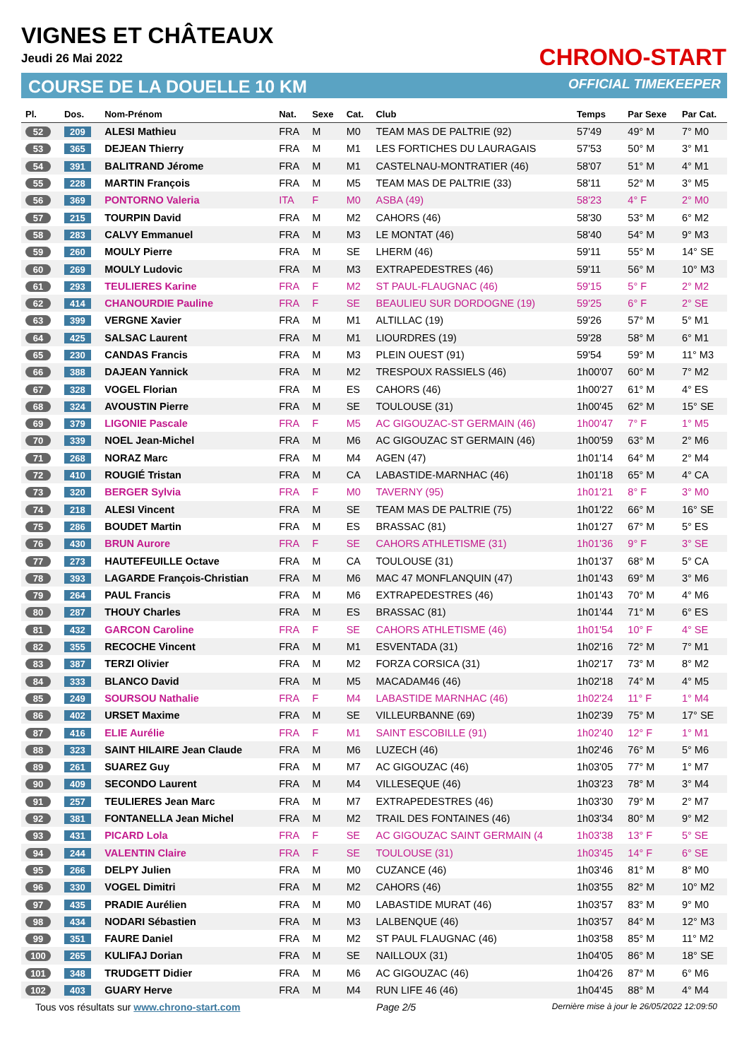VIGNES ET CHÂTEAUX
Jeudi 26 Mai 2022
COURSE DE LA DOUELLE 10 KM
CHRONO-START
OFFICIAL TIMEKEEPER
| Pl. | Dos. | Nom-Prénom | Nat. | Sexe | Cat. | Club | Temps | Par Sexe | Par Cat. |
| --- | --- | --- | --- | --- | --- | --- | --- | --- | --- |
| 52 | 209 | ALESI Mathieu | FRA | M | M0 | TEAM MAS DE PALTRIE (92) | 57'49 | 49° M | 7° M0 |
| 53 | 365 | DEJEAN Thierry | FRA | M | M1 | LES FORTICHES DU LAURAGAIS | 57'53 | 50° M | 3° M1 |
| 54 | 391 | BALITRAND Jérome | FRA | M | M1 | CASTELNAU-MONTRATIER (46) | 58'07 | 51° M | 4° M1 |
| 55 | 228 | MARTIN François | FRA | M | M5 | TEAM MAS DE PALTRIE (33) | 58'11 | 52° M | 3° M5 |
| 56 | 369 | PONTORNO Valeria | ITA | F | M0 | ASBA (49) | 58'23 | 4° F | 2° M0 |
| 57 | 215 | TOURPIN David | FRA | M | M2 | CAHORS (46) | 58'30 | 53° M | 6° M2 |
| 58 | 283 | CALVY Emmanuel | FRA | M | M3 | LE MONTAT (46) | 58'40 | 54° M | 9° M3 |
| 59 | 260 | MOULY Pierre | FRA | M | SE | LHERM (46) | 59'11 | 55° M | 14° SE |
| 60 | 269 | MOULY Ludovic | FRA | M | M3 | EXTRAPEDESTRES (46) | 59'11 | 56° M | 10° M3 |
| 61 | 293 | TEULIERES Karine | FRA | F | M2 | ST PAUL-FLAUGNAC (46) | 59'15 | 5° F | 2° M2 |
| 62 | 414 | CHANOURDIE Pauline | FRA | F | SE | BEAULIEU SUR DORDOGNE (19) | 59'25 | 6° F | 2° SE |
| 63 | 399 | VERGNE Xavier | FRA | M | M1 | ALTILLAC (19) | 59'26 | 57° M | 5° M1 |
| 64 | 425 | SALSAC Laurent | FRA | M | M1 | LIOURDRES (19) | 59'28 | 58° M | 6° M1 |
| 65 | 230 | CANDAS Francis | FRA | M | M3 | PLEIN OUEST (91) | 59'54 | 59° M | 11° M3 |
| 66 | 388 | DAJEAN Yannick | FRA | M | M2 | TRESPOUX RASSIELS (46) | 1h00'07 | 60° M | 7° M2 |
| 67 | 328 | VOGEL Florian | FRA | M | ES | CAHORS (46) | 1h00'27 | 61° M | 4° ES |
| 68 | 324 | AVOUSTIN Pierre | FRA | M | SE | TOULOUSE (31) | 1h00'45 | 62° M | 15° SE |
| 69 | 379 | LIGONIE Pascale | FRA | F | M5 | AC GIGOUZAC-ST GERMAIN (46) | 1h00'47 | 7° F | 1° M5 |
| 70 | 339 | NOEL Jean-Michel | FRA | M | M6 | AC GIGOUZAC ST GERMAIN (46) | 1h00'59 | 63° M | 2° M6 |
| 71 | 268 | NORAZ Marc | FRA | M | M4 | AGEN (47) | 1h01'14 | 64° M | 2° M4 |
| 72 | 410 | ROUGIÉ Tristan | FRA | M | CA | LABASTIDE-MARNHAC (46) | 1h01'18 | 65° M | 4° CA |
| 73 | 320 | BERGER Sylvia | FRA | F | M0 | TAVERNY (95) | 1h01'21 | 8° F | 3° M0 |
| 74 | 218 | ALESI Vincent | FRA | M | SE | TEAM MAS DE PALTRIE (75) | 1h01'22 | 66° M | 16° SE |
| 75 | 286 | BOUDET Martin | FRA | M | ES | BRASSAC (81) | 1h01'27 | 67° M | 5° ES |
| 76 | 430 | BRUN Aurore | FRA | F | SE | CAHORS ATHLETISME (31) | 1h01'36 | 9° F | 3° SE |
| 77 | 273 | HAUTEFEUILLE Octave | FRA | M | CA | TOULOUSE (31) | 1h01'37 | 68° M | 5° CA |
| 78 | 393 | LAGARDE François-Christian | FRA | M | M6 | MAC 47 MONFLANQUIN (47) | 1h01'43 | 69° M | 3° M6 |
| 79 | 264 | PAUL Francis | FRA | M | M6 | EXTRAPEDESTRES (46) | 1h01'43 | 70° M | 4° M6 |
| 80 | 287 | THOUY Charles | FRA | M | ES | BRASSAC (81) | 1h01'44 | 71° M | 6° ES |
| 81 | 432 | GARCON Caroline | FRA | F | SE | CAHORS ATHLETISME (46) | 1h01'54 | 10° F | 4° SE |
| 82 | 355 | RECOCHE Vincent | FRA | M | M1 | ESVENTADA (31) | 1h02'16 | 72° M | 7° M1 |
| 83 | 387 | TERZI Olivier | FRA | M | M2 | FORZA CORSICA (31) | 1h02'17 | 73° M | 8° M2 |
| 84 | 333 | BLANCO David | FRA | M | M5 | MACADAM46 (46) | 1h02'18 | 74° M | 4° M5 |
| 85 | 249 | SOURSOU Nathalie | FRA | F | M4 | LABASTIDE MARNHAC (46) | 1h02'24 | 11° F | 1° M4 |
| 86 | 402 | URSET Maxime | FRA | M | SE | VILLEURBANNE (69) | 1h02'39 | 75° M | 17° SE |
| 87 | 416 | ELIE Aurélie | FRA | F | M1 | SAINT ESCOBILLE (91) | 1h02'40 | 12° F | 1° M1 |
| 88 | 323 | SAINT HILAIRE Jean Claude | FRA | M | M6 | LUZECH (46) | 1h02'46 | 76° M | 5° M6 |
| 89 | 261 | SUAREZ Guy | FRA | M | M7 | AC GIGOUZAC (46) | 1h03'05 | 77° M | 1° M7 |
| 90 | 409 | SECONDO Laurent | FRA | M | M4 | VILLESEQUE (46) | 1h03'23 | 78° M | 3° M4 |
| 91 | 257 | TEULIERES Jean Marc | FRA | M | M7 | EXTRAPEDESTRES (46) | 1h03'30 | 79° M | 2° M7 |
| 92 | 381 | FONTANELLA Jean Michel | FRA | M | M2 | TRAIL DES FONTAINES (46) | 1h03'34 | 80° M | 9° M2 |
| 93 | 431 | PICARD Lola | FRA | F | SE | AC GIGOUZAC SAINT GERMAIN (4 | 1h03'38 | 13° F | 5° SE |
| 94 | 244 | VALENTIN Claire | FRA | F | SE | TOULOUSE (31) | 1h03'45 | 14° F | 6° SE |
| 95 | 266 | DELPY Julien | FRA | M | M0 | CUZANCE (46) | 1h03'46 | 81° M | 8° M0 |
| 96 | 330 | VOGEL Dimitri | FRA | M | M2 | CAHORS (46) | 1h03'55 | 82° M | 10° M2 |
| 97 | 435 | PRADIE Aurélien | FRA | M | M0 | LABASTIDE MURAT (46) | 1h03'57 | 83° M | 9° M0 |
| 98 | 434 | NODARI Sébastien | FRA | M | M3 | LALBENQUE (46) | 1h03'57 | 84° M | 12° M3 |
| 99 | 351 | FAURE Daniel | FRA | M | M2 | ST PAUL FLAUGNAC (46) | 1h03'58 | 85° M | 11° M2 |
| 100 | 265 | KULIFAJ Dorian | FRA | M | SE | NAILLOUX (31) | 1h04'05 | 86° M | 18° SE |
| 101 | 348 | TRUDGETT Didier | FRA | M | M6 | AC GIGOUZAC (46) | 1h04'26 | 87° M | 6° M6 |
| 102 | 403 | GUARY Herve | FRA | M | M4 | RUN LIFE 46 (46) | 1h04'45 | 88° M | 4° M4 |
Tous vos résultats sur www.chrono-start.com Page 2/5 Dernière mise à jour le 26/05/2022 12:09:50